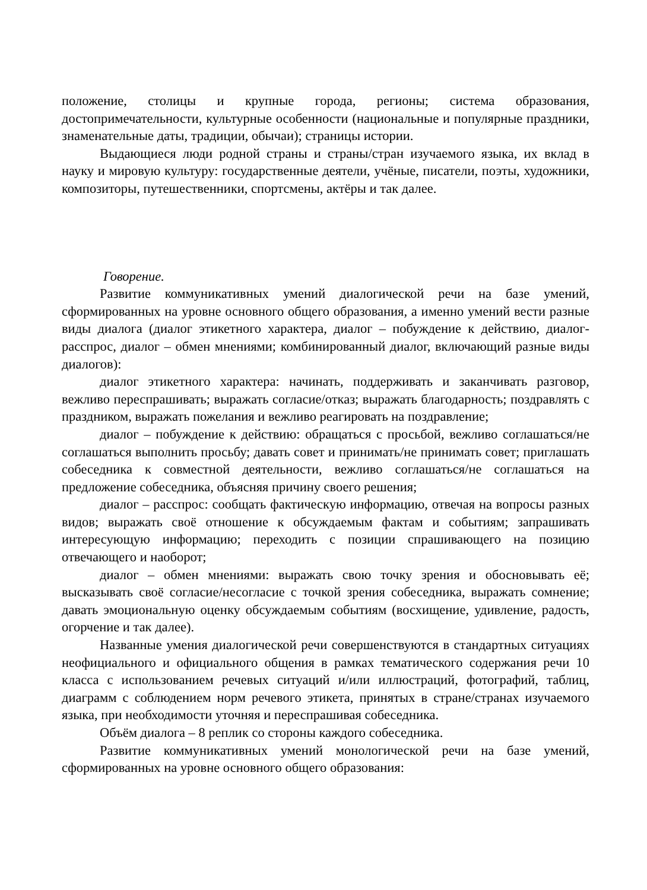положение, столицы и крупные города, регионы; система образования, достопримечательности, культурные особенности (национальные и популярные праздники, знаменательные даты, традиции, обычаи); страницы истории.
Выдающиеся люди родной страны и страны/стран изучаемого языка, их вклад в науку и мировую культуру: государственные деятели, учёные, писатели, поэты, художники, композиторы, путешественники, спортсмены, актёры и так далее.
Говорение.
Развитие коммуникативных умений диалогической речи на базе умений, сформированных на уровне основного общего образования, а именно умений вести разные виды диалога (диалог этикетного характера, диалог – побуждение к действию, диалог-расспрос, диалог – обмен мнениями; комбинированный диалог, включающий разные виды диалогов):
диалог этикетного характера: начинать, поддерживать и заканчивать разговор, вежливо переспрашивать; выражать согласие/отказ; выражать благодарность; поздравлять с праздником, выражать пожелания и вежливо реагировать на поздравление;
диалог – побуждение к действию: обращаться с просьбой, вежливо соглашаться/не соглашаться выполнить просьбу; давать совет и принимать/не принимать совет; приглашать собеседника к совместной деятельности, вежливо соглашаться/не соглашаться на предложение собеседника, объясняя причину своего решения;
диалог – расспрос: сообщать фактическую информацию, отвечая на вопросы разных видов; выражать своё отношение к обсуждаемым фактам и событиям; запрашивать интересующую информацию; переходить с позиции спрашивающего на позицию отвечающего и наоборот;
диалог – обмен мнениями: выражать свою точку зрения и обосновывать её; высказывать своё согласие/несогласие с точкой зрения собеседника, выражать сомнение; давать эмоциональную оценку обсуждаемым событиям (восхищение, удивление, радость, огорчение и так далее).
Названные умения диалогической речи совершенствуются в стандартных ситуациях неофициального и официального общения в рамках тематического содержания речи 10 класса с использованием речевых ситуаций и/или иллюстраций, фотографий, таблиц, диаграмм с соблюдением норм речевого этикета, принятых в стране/странах изучаемого языка, при необходимости уточняя и переспрашивая собеседника.
Объём диалога – 8 реплик со стороны каждого собеседника.
Развитие коммуникативных умений монологической речи на базе умений, сформированных на уровне основного общего образования: